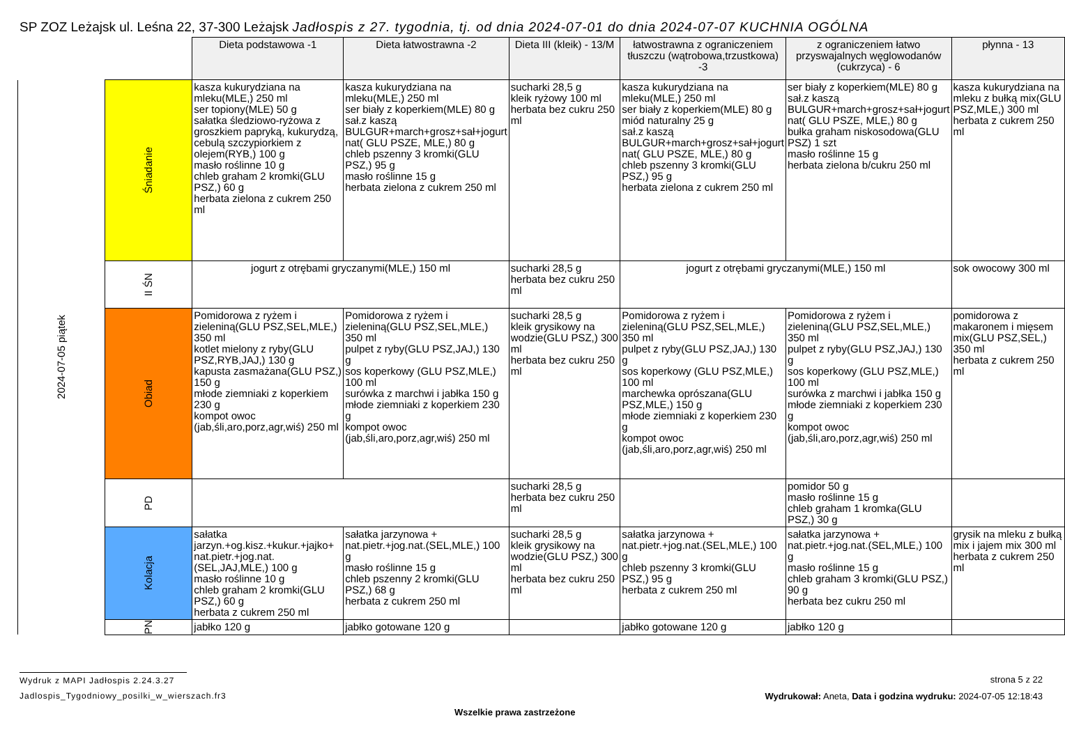SP ZOZ Leżajsk ul. Leśna 22, 37-300 Leżajsk Jadłospis z 27. tygodnia, tj. od dnia 2024-07-01 do dnia 2024-07-07 KUCHNIA OGÓLNA
| | | Dieta podstawowa -1 | Dieta łatwostrawna -2 | Dieta III (kleik) - 13/M | łatwostrawna z ograniczeniem tłuszczu (wątrobowa,trzustkowa) -3 | z ograniczeniem łatwo przyswajalnych węglowodanów (cukrzyca) - 6 | płynna - 13 |
| 2024-07-05 piątek | Śniadanie | kasza kukurydziana na mleku(MLE,) 250 ml ser topiony(MLE) 50 g sałatka śledziowo-ryżowa z groszkiem papryką, kukurydzą, cebulą szczypiorkiem z olejem(RYB,) 100 g masło roślinne 10 g chleb graham 2 kromki(GLU PSZ,) 60 g herbata zielona z cukrem 250 ml | kasza kukurydziana na mleku(MLE,) 250 ml ser biały z koperkiem(MLE) 80 g sał.z kaszą BULGUR+march+grosz+sał+jogurt nat( GLU PSZE, MLE,) 80 g chleb pszenny 3 kromki(GLU PSZ,) 95 g masło roślinne 15 g herbata zielona z cukrem 250 ml | sucharki 28,5 g kleik ryżowy 100 ml herbata bez cukru 250 ml | kasza kukurydziana na mleku(MLE,) 250 ml ser biały z koperkiem(MLE) 80 g miód naturalny 25 g sał.z kaszą BULGUR+march+grosz+sał+jogurt nat( GLU PSZE, MLE,) 80 g chleb pszenny 3 kromki(GLU PSZ,) 95 g herbata zielona z cukrem 250 ml | ser biały z koperkiem(MLE) 80 g sał.z kaszą BULGUR+march+grosz+sał+jogurt nat( GLU PSZE, MLE,) 80 g bułka graham niskosodowa(GLU PSZ) 1 szt masło roślinne 15 g herbata zielona b/cukru 250 ml | kasza kukurydziana na mleku z bułką mix(GLU PSZ,MLE,) 300 ml herbata z cukrem 250 ml |
| | II ŚN | jogurt z otrębami gryczanymi(MLE,) 150 ml | | sucharki 28,5 g herbata bez cukru 250 ml | jogurt z otrębami gryczanymi(MLE,) 150 ml | | sok owocowy 300 ml |
| | Obiad | Pomidorowa z ryżem i zieleniną(GLU PSZ,SEL,MLE,) 350 ml kotlet mielony z ryby(GLU PSZ,RYB,JAJ,) 130 g kapusta zasmażana(GLU PSZ,) 150 g młode ziemniaki z koperkiem 230 g kompot owoc (jab,śli,aro,porz,agr,wiś) 250 ml | Pomidorowa z ryżem i zieleniną(GLU PSZ,SEL,MLE,) 350 ml pulpet z ryby(GLU PSZ,JAJ,) 130 g sos koperkowy (GLU PSZ,MLE,) 100 ml surówka z marchwi i jabłka 150 g młode ziemniaki z koperkiem 230 g kompot owoc (jab,śli,aro,porz,agr,wiś) 250 ml | sucharki 28,5 g kleik grysikowy na wodzie(GLU PSZ,) 300 ml herbata bez cukru 250 ml | Pomidorowa z ryżem i zieleniną(GLU PSZ,SEL,MLE,) 350 ml pulpet z ryby(GLU PSZ,JAJ,) 130 g sos koperkowy (GLU PSZ,MLE,) 100 ml marchewka oprószana(GLU PSZ,MLE,) 150 g młode ziemniaki z koperkiem 230 g kompot owoc (jab,śli,aro,porz,agr,wiś) 250 ml | Pomidorowa z ryżem i zieleniną(GLU PSZ,SEL,MLE,) 350 ml pulpet z ryby(GLU PSZ,JAJ,) 130 g sos koperkowy (GLU PSZ,MLE,) 100 ml surówka z marchwi i jabłka 150 g młode ziemniaki z koperkiem 230 g kompot owoc (jab,śli,aro,porz,agr,wiś) 250 ml | pomidorowa z makaronem i mięsem mix(GLU PSZ,SEL,) 350 ml herbata z cukrem 250 ml |
| | PD | | | sucharki 28,5 g herbata bez cukru 250 ml | | pomidor 50 g masło roślinne 15 g chleb graham 1 kromka(GLU PSZ,) 30 g | |
| | Kolacja | sałatka jarzyn.+og.kisz.+kukur.+jajko+ nat.pietr.+jog.nat.(SEL,JAJ,MLE,) 100 g masło roślinne 10 g chleb graham 2 kromki(GLU PSZ,) 60 g herbata z cukrem 250 ml | sałatka jarzynowa + nat.pietr.+jog.nat.(SEL,MLE,) 100 g masło roślinne 15 g chleb pszenny 2 kromki(GLU PSZ,) 68 g herbata z cukrem 250 ml | sucharki 28,5 g kleik grysikowy na wodzie(GLU PSZ,) 300 ml herbata bez cukru 250 ml | sałatka jarzynowa + nat.pietr.+jog.nat.(SEL,MLE,) 100 g chleb pszenny 3 kromki(GLU PSZ,) 95 g herbata z cukrem 250 ml | sałatka jarzynowa + nat.pietr.+jog.nat.(SEL,MLE,) 100 g masło roślinne 15 g chleb graham 3 kromki(GLU PSZ,) 90 g herbata bez cukru 250 ml | grysik na mleku z bułką mix i jajem mix 300 ml herbata z cukrem 250 ml |
| | PN | jabłko 120 g | jabłko gotowane 120 g | | jabłko gotowane 120 g | jabłko 120 g | |
Wydruk z MAPI Jadłospis 2.24.3.27
Jadlospis_Tygodniowy_posilki_w_wierszach.fr3
strona 5 z 22
Wydrukował: Aneta, Data i godzina wydruku: 2024-07-05 12:18:43
Wszelkie prawa zastrzeżone